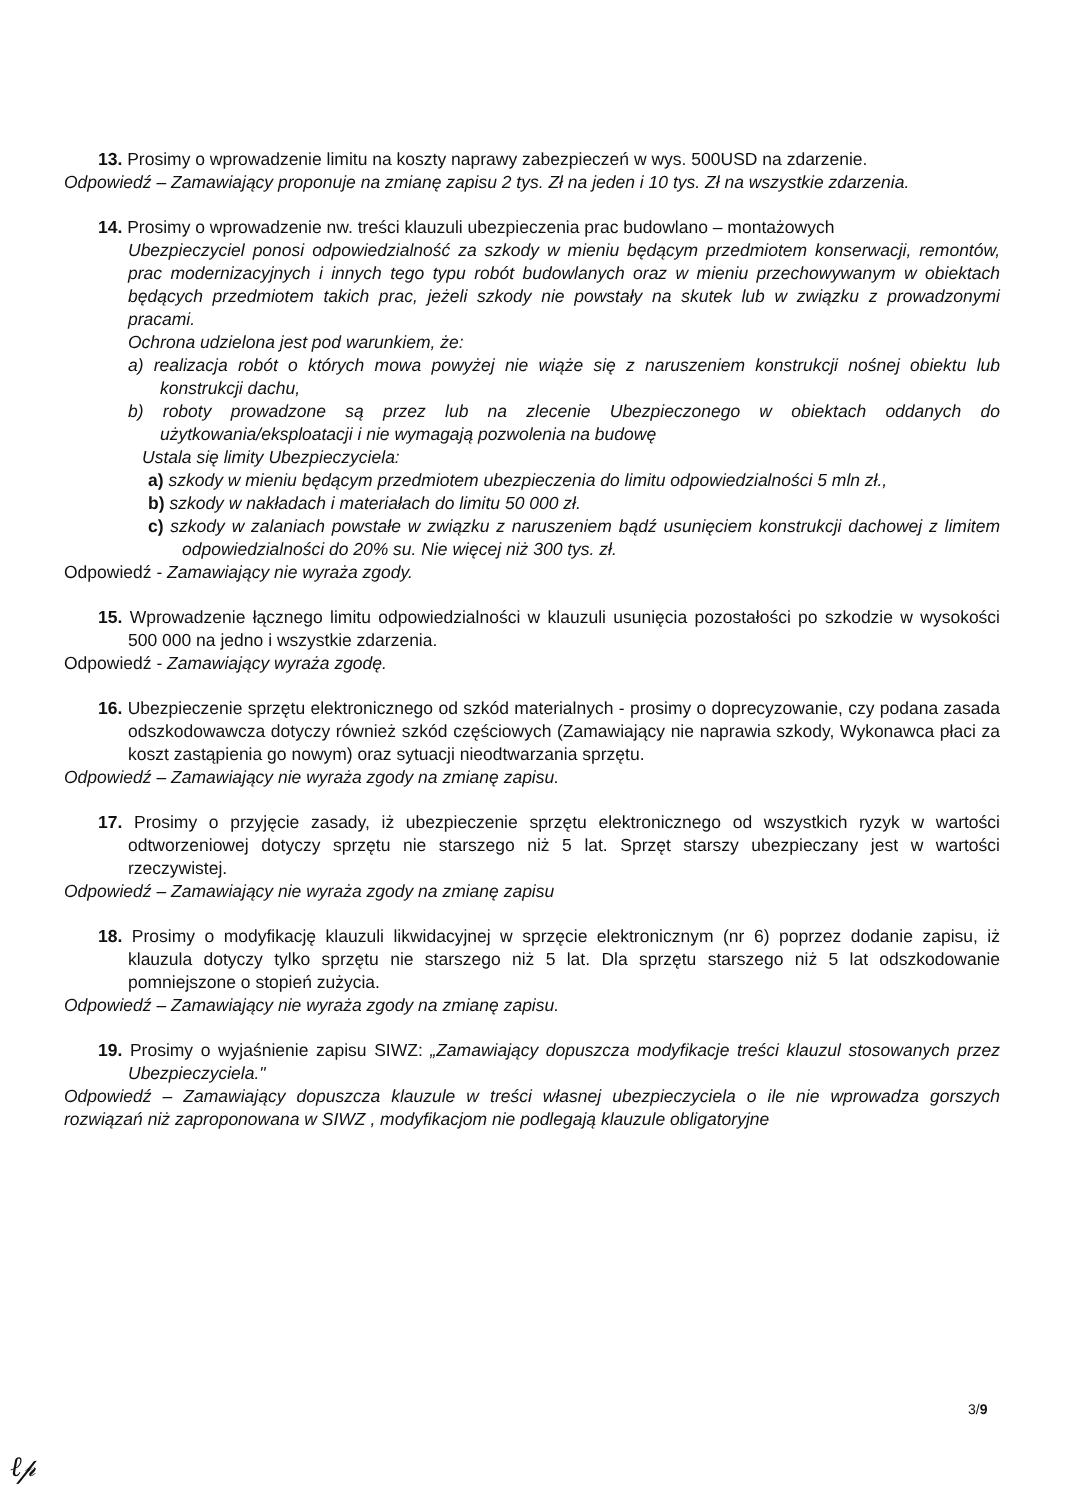13. Prosimy o wprowadzenie limitu na koszty naprawy zabezpieczeń w wys. 500USD na zdarzenie.
Odpowiedź – Zamawiający proponuje na zmianę zapisu 2 tys. Zł na jeden i 10 tys. Zł na wszystkie zdarzenia.
14. Prosimy o wprowadzenie nw. treści klauzuli ubezpieczenia prac budowlano – montażowych
Ubezpieczyciel ponosi odpowiedzialność za szkody w mieniu będącym przedmiotem konserwacji, remontów, prac modernizacyjnych i innych tego typu robót budowlanych oraz w mieniu przechowywanym w obiektach będących przedmiotem takich prac, jeżeli szkody nie powstały na skutek lub w związku z prowadzonymi pracami.
Ochrona udzielona jest pod warunkiem, że:
a) realizacja robót o których mowa powyżej nie wiąże się z naruszeniem konstrukcji nośnej obiektu lub konstrukcji dachu,
b) roboty prowadzone są przez lub na zlecenie Ubezpieczonego w obiektach oddanych do użytkowania/eksploatacji i nie wymagają pozwolenia na budowę
Ustala się limity Ubezpieczyciela:
a) szkody w mieniu będącym przedmiotem ubezpieczenia do limitu odpowiedzialności 5 mln zł.,
b) szkody w nakładach i materiałach do limitu 50 000 zł.
c) szkody w zalaniach powstałe w związku z naruszeniem bądź usunięciem konstrukcji dachowej z limitem odpowiedzialności do 20% su. Nie więcej niż 300 tys. zł.
Odpowiedź - Zamawiający nie wyraża zgody.
15. Wprowadzenie łącznego limitu odpowiedzialności w klauzuli usunięcia pozostałości po szkodzie w wysokości 500 000 na jedno i wszystkie zdarzenia.
Odpowiedź - Zamawiający wyraża zgodę.
16. Ubezpieczenie sprzętu elektronicznego od szkód materialnych - prosimy o doprecyzowanie, czy podana zasada odszkodowawcza dotyczy również szkód częściowych (Zamawiający nie naprawia szkody, Wykonawca płaci za koszt zastąpienia go nowym) oraz sytuacji nieodtwarzania sprzętu.
Odpowiedź – Zamawiający nie wyraża zgody na zmianę zapisu.
17. Prosimy o przyjęcie zasady, iż ubezpieczenie sprzętu elektronicznego od wszystkich ryzyk w wartości odtworzeniowej dotyczy sprzętu nie starszego niż 5 lat. Sprzęt starszy ubezpieczany jest w wartości rzeczywistej.
Odpowiedź – Zamawiający nie wyraża zgody na zmianę zapisu
18. Prosimy o modyfikację klauzuli likwidacyjnej w sprzęcie elektronicznym (nr 6) poprzez dodanie zapisu, iż klauzula dotyczy tylko sprzętu nie starszego niż 5 lat. Dla sprzętu starszego niż 5 lat odszkodowanie pomniejszone o stopień zużycia.
Odpowiedź – Zamawiający nie wyraża zgody na zmianę zapisu.
19. Prosimy o wyjaśnienie zapisu SIWZ: „Zamawiający dopuszcza modyfikacje treści klauzul stosowanych przez Ubezpieczyciela."
Odpowiedź – Zamawiający dopuszcza klauzule w treści własnej ubezpieczyciela o ile nie wprowadza gorszych rozwiązań niż zaproponowana w SIWZ , modyfikacjom nie podlegają klauzule obligatoryjne
3/9
ℓ𝓅